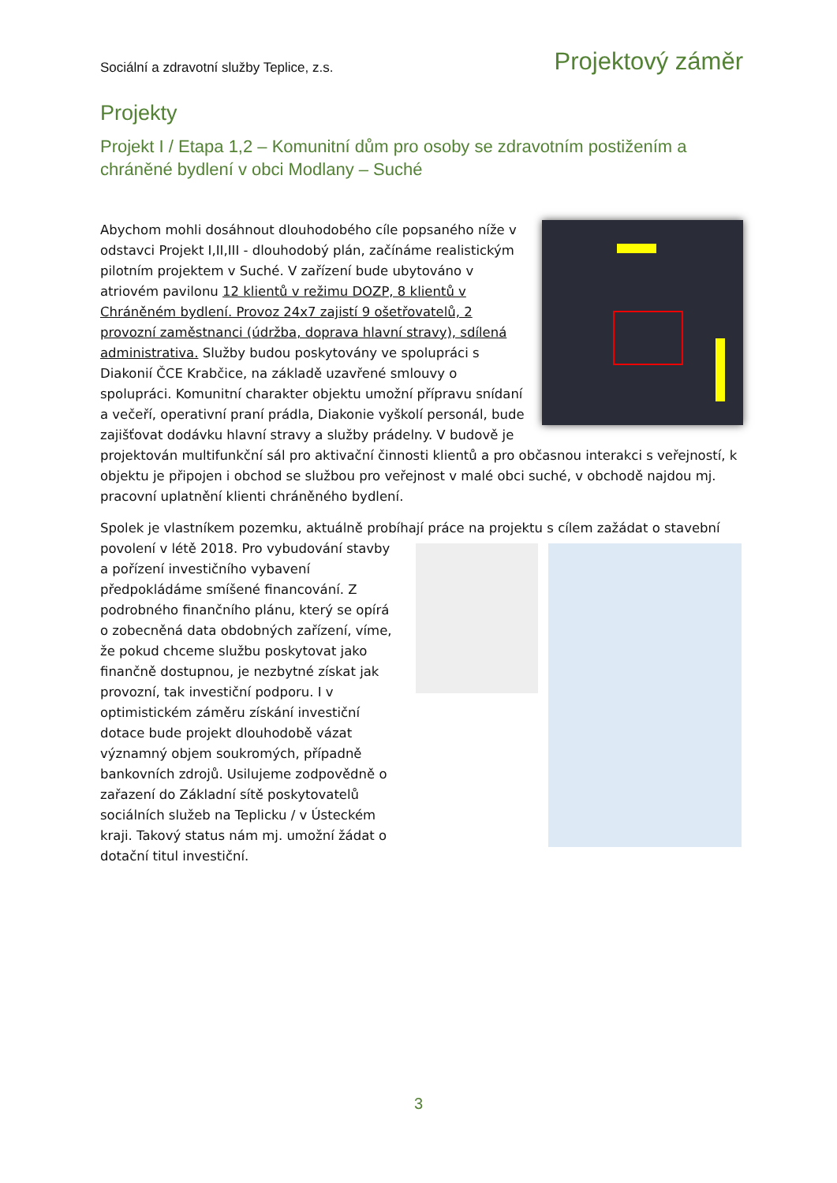Sociální a zdravotní služby Teplice, z.s. Projektový záměr
Projekty
Projekt I / Etapa 1,2 – Komunitní dům pro osoby se zdravotním postižením a chráněné bydlení v obci Modlany – Suché
Abychom mohli dosáhnout dlouhodobého cíle popsaného níže v odstavci Projekt I,II,III - dlouhodobý plán, začínáme realistickým pilotním projektem v Suché. V zařízení bude ubytováno v atriovém pavilonu 12 klientů v režimu DOZP, 8 klientů v Chráněném bydlení. Provoz 24x7 zajistí 9 ošetřovatelů, 2 provozní zaměstnanci (údržba, doprava hlavní stravy), sdílená administrativa. Služby budou poskytovány ve spolupráci s Diakonií ČCE Krabčice, na základě uzavřené smlouvy o spolupráci. Komunitní charakter objektu umožní přípravu snídaní a večeří, operativní praní prádla, Diakonie vyškolí personál, bude zajišťovat dodávku hlavní stravy a služby prádelny. V budově je projektován multifunkční sál pro aktivační činnosti klientů a pro občasnou interakci s veřejností, k objektu je připojen i obchod se službou pro veřejnost v malé obci suché, v obchodě najdou mj. pracovní uplatnění klienti chráněného bydlení.
Spolek je vlastníkem pozemku, aktuálně probíhají práce na projektu s cílem zažádat o stavební povolení v létě 2018. Pro vybudování stavby a pořízení investičního vybavení předpokládáme smíšené financování. Z podrobného finančního plánu, který se opírá o zobecněná data obdobných zařízení, víme, že pokud chceme službu poskytovat jako finančně dostupnou, je nezbytné získat jak provozní, tak investiční podporu. I v optimistickém záměru získání investiční dotace bude projekt dlouhodobě vázat významný objem soukromých, případně bankovních zdrojů. Usilujeme zodpovědně o zařazení do Základní sítě poskytovatelů sociálních služeb na Teplicku / v Ústeckém kraji. Takový status nám mj. umožní žádat o dotační titul investiční.
3